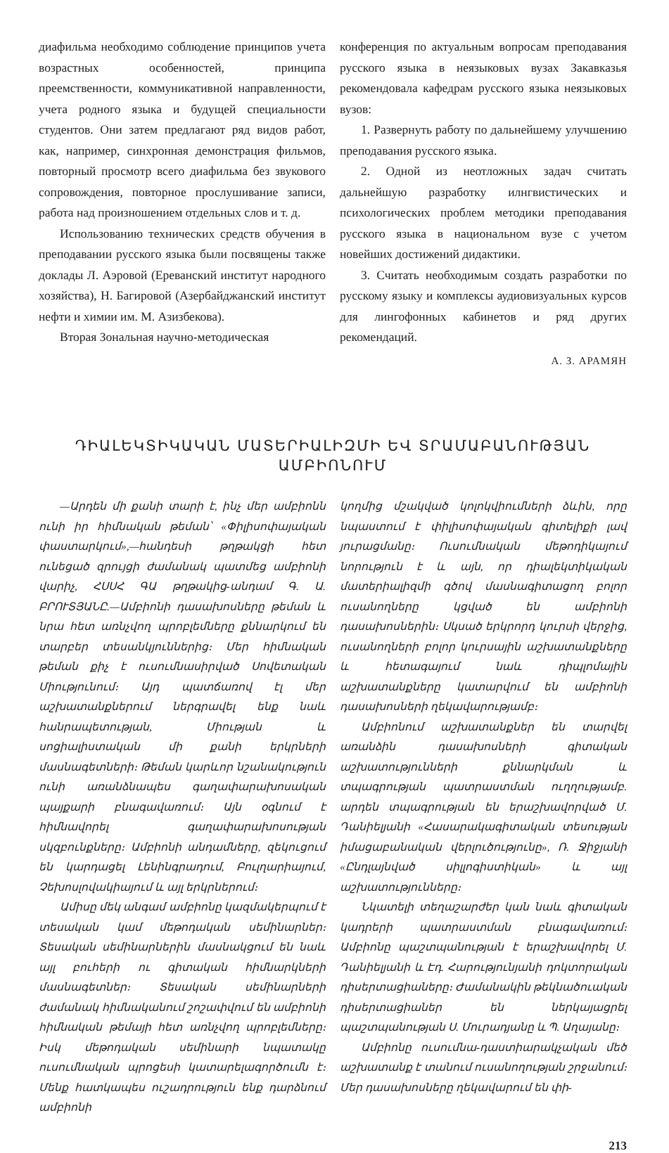диафильма необходимо соблюдение принципов учета возрастных особенностей, принципа преемственности, коммуникативной направленности, учета родного языка и будущей специальности студентов. Они затем предлагают ряд видов работ, как, например, синхронная демонстрация фильмов, повторный просмотр всего диафильма без звукового сопровождения, повторное прослушивание записи, работа над произношением отдельных слов и т. д.
Использованию технических средств обучения в преподавании русского языка были посвящены также доклады Л. Аэровой (Ереванский институт народного хозяйства), Н. Багировой (Азербайджанский институт нефти и химии им. М. Азизбекова).
Вторая Зональная научно-методическая
конференция по актуальным вопросам преподавания русского языка в неязыковых вузах Закавказья рекомендовала кафедрам русского языка неязыковых вузов:
1. Развернуть работу по дальнейшему улучшению преподавания русского языка.
2. Одной из неотложных задач считать дальнейшую разработку илнгвистических и психологических проблем методики преподавания русского языка в национальном вузе с учетом новейших достижений дидактики.
3. Считать необходимым создать разработки по русскому языку и комплексы аудиовизуальных курсов для лингофонных кабинетов и ряд других рекомендаций.
А. З. АРАМЯН
ԴԻԱԼԵԿՏԻԿԱԿԱՆ ՄԱՏԵՐԻԱԼԻԶՄԻ ԵՎ ՏՐԱՄԱԲԱՆՈՒԹՅԱՆ
ԱՄԲԻՈՆՈՒՄ
—Արդեն մի քանի տարի է, ինչ մեր ամբիոնն ունի իր հիմնական թեման՝ «Փիլիսոփայական փաստարկում»,—հանդեսի թղթակցի հետ ունեցած զրույցի ժամանակ պատմեց ամբիոնի վարիչ, ՀՍՍՀ ԳԱ թղթակից-անդամ Գ. Ա. ԲՐՈՒՏՅԱՆԸ.—Ամբիոնի դասախոսները թեման և նրա հետ առնչվող պրոբլեմները քննարկում են տարբեր տեսանկյուններից։ Մեր հիմնական թեման քիչ է ուսումնասիրված Սովետական Միությունում։ Այդ պատճառով էլ մեր աշխատանքներում ներգրավել ենք նաև հանրապետության, Միության և սոցիալիստական մի քանի երկրների մասնագետների։ Թեման կարևոր նշանակություն ունի առանձնապես գաղափարախոսական պայքարի բնագավառում։ Այն օգնում է հիմնավորել գաղափարախոսության սկզբունքները։ Ամբիոնի անդամները, զեկուցում են կարդացել Լենինգրադում, Բուլղարիայում, Չեխոսլովակիայում և այլ երկրներում։
Ամիսը մեկ անգամ ամբիոնը կազմակերպում է տեսական կամ մեթոդական սեմինարներ։ Տեսական սեմինարներին մասնակցում են նաև այլ բուհերի ու գիտական հիմնարկների մասնագետներ։ Տեսական սեմինարների ժամանակ հիմնականում շոշափվում են ամբիոնի հիմնական թեմայի հետ առնչվող պրոբլեմները։ Իսկ մեթոդական սեմինարի նպատակը ուսումնական պրոցեսի կատարելագործումն է։ Մենք հատկապես ուշադրություն ենք դարձնում ամբիոնի
կողմից մշակված կոլոկվիումների ձևին, որը նպաստում է փիլիսոփայական գիտելիքի լավ յուրացմանը։ Ուսումնական մեթոդիկայում նորություն է և այն, որ դիալեկտիկական մատերիալիզմի գծով մասնագիտացող բոլոր ուսանողները կցված են ամբիոնի դասախոսներին։ Սկսած երկրորդ կուրսի վերջից, ուսանողների բոլոր կուրսային աշխատանքները և հետագայում նաև դիպլոմային աշխատանքները կատարվում են ամբիոնի դասախոսների ղեկավարությամբ։
Ամբիոնում աշխատանքներ են տարվել առանձին դասախոսների գիտական աշխատությունների քննարկման և տպագրության պատրաստման ուղղությամբ. արդեն տպագրության են երաշխավորված Մ. Դանիելյանի «Հասարակագիտական տեսության իմացաբանական վերլուծությունը», Ռ. Ջիջյանի «Ընդլայնված սիլլոգիստիկան» և այլ աշխատությունները։
Նկատելի տեղաշարժեր կան նաև գիտական կադրերի պատրաստման բնագավառում։ Ամբիոնը պաշտպանության է երաշխավորել Մ. Դանիելյանի և Էդ. Հարությունյանի դոկտորական դիսերտացիաները։ Ժամանակին թեկնածուական դիսերտացիաներ են ներկայացրել պաշտպանության Ս. Մուրադյանը և Պ. Աղայանը։
Ամբիոնը ուսումնա-դաստիարակչական մեծ աշխատանք է տանում ուսանողության շրջանում։ Մեր դասախոսները ղեկավարում են փի-
213